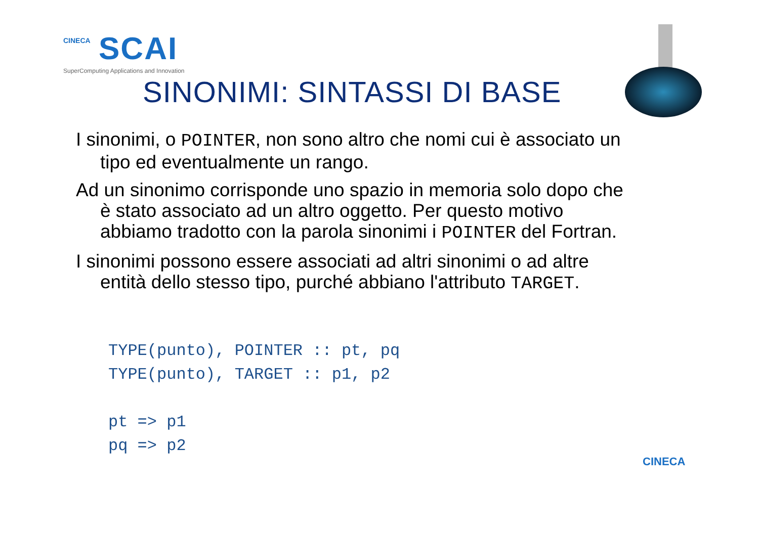CINECA SCAI
SuperComputing Applications and Innovation
SINONIMI: SINTASSI DI BASE
I sinonimi, o POINTER, non sono altro che nomi cui è associato un tipo ed eventualmente un rango.
Ad un sinonimo corrisponde uno spazio in memoria solo dopo che è stato associato ad un altro oggetto. Per questo motivo abbiamo tradotto con la parola sinonimi i POINTER del Fortran.
I sinonimi possono essere associati ad altri sinonimi o ad altre entità dello stesso tipo, purché abbiano l'attributo TARGET.
TYPE(punto), POINTER :: pt, pq
TYPE(punto), TARGET :: p1, p2

pt => p1
pq => p2
CINECA